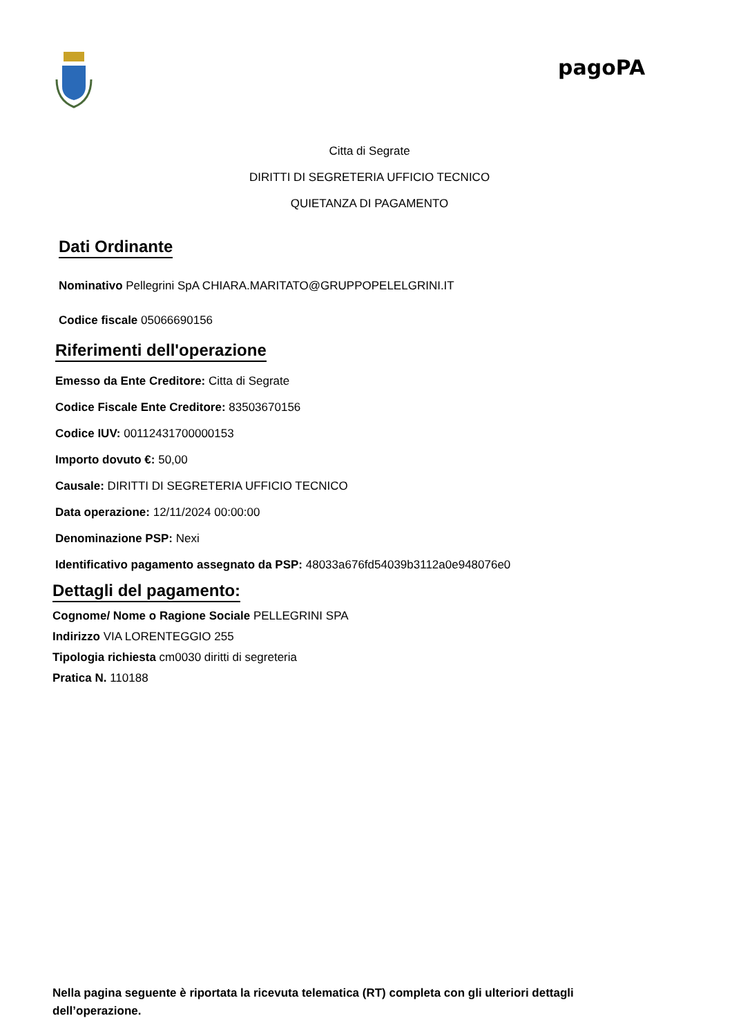pagoPA
Citta di Segrate
DIRITTI DI SEGRETERIA UFFICIO TECNICO
QUIETANZA DI PAGAMENTO
Dati Ordinante
Nominativo Pellegrini SpA CHIARA.MARITATO@GRUPPOPELELGRINI.IT
Codice fiscale 05066690156
Riferimenti dell'operazione
Emesso da Ente Creditore: Citta di Segrate
Codice Fiscale Ente Creditore: 83503670156
Codice IUV: 00112431700000153
Importo dovuto €: 50,00
Causale: DIRITTI DI SEGRETERIA UFFICIO TECNICO
Data operazione: 12/11/2024 00:00:00
Denominazione PSP: Nexi
Identificativo pagamento assegnato da PSP: 48033a676fd54039b3112a0e948076e0
Dettagli del pagamento:
Cognome/ Nome o Ragione Sociale PELLEGRINI SPA
Indirizzo VIA LORENTEGGIO 255
Tipologia richiesta cm0030 diritti di segreteria
Pratica N. 110188
Nella pagina seguente è riportata la ricevuta telematica (RT) completa con gli ulteriori dettagli dell’operazione.